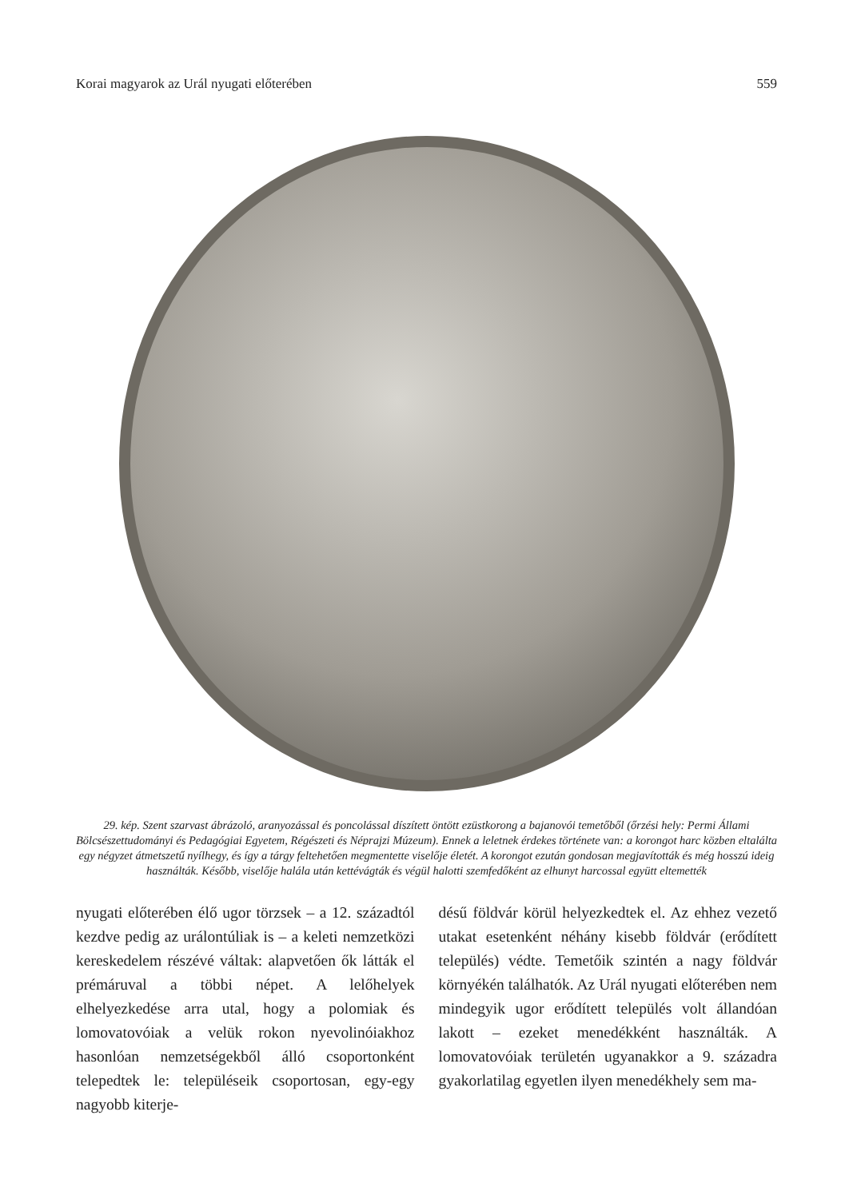Korai magyarok az Urál nyugati előterében 559
29. kép. Szent szarvast ábrázoló, aranyozással és poncolással díszített öntött ezüstkorong a bajanovói temetőből (őrzési hely: Permi Állami Bölcsészettudományi és Pedagógiai Egyetem, Régészeti és Néprajzi Múzeum). Ennek a leletnek érdekes története van: a korongot harc közben eltalálta egy négyzet átmetszetű nyílhegy, és így a tárgy feltehetően megmentette viselője életét. A korongot ezután gondosan megjavították és még hosszú ideig használták. Később, viselője halála után kettévágták és végül halotti szemfedőként az elhunyt harcossal együtt eltemették
nyugati előterében élő ugor törzsek – a 12. századtól kezdve pedig az urálontúliak is – a keleti nemzetközi kereskedelem részévé váltak: alapvetően ők látták el prémáruval a többi népet. A lelőhelyek elhelyezkedése arra utal, hogy a polomiak és lomovatovóiak a velük rokon nyevolinóiakhoz hasonlóan nemzetségekből álló csoportonként telepedtek le: településeik csoportosan, egy-egy nagyobb kiterje-
désű földvár körül helyezkedtek el. Az ehhez vezető utakat esetenként néhány kisebb földvár (erődített település) védte. Temetőik szintén a nagy földvár környékén találhatók. Az Urál nyugati előterében nem mindegyik ugor erődített település volt állandóan lakott – ezeket menedékként használták. A lomovatovóiak területén ugyanakkor a 9. századra gyakorlatilag egyetlen ilyen menedékhely sem ma-